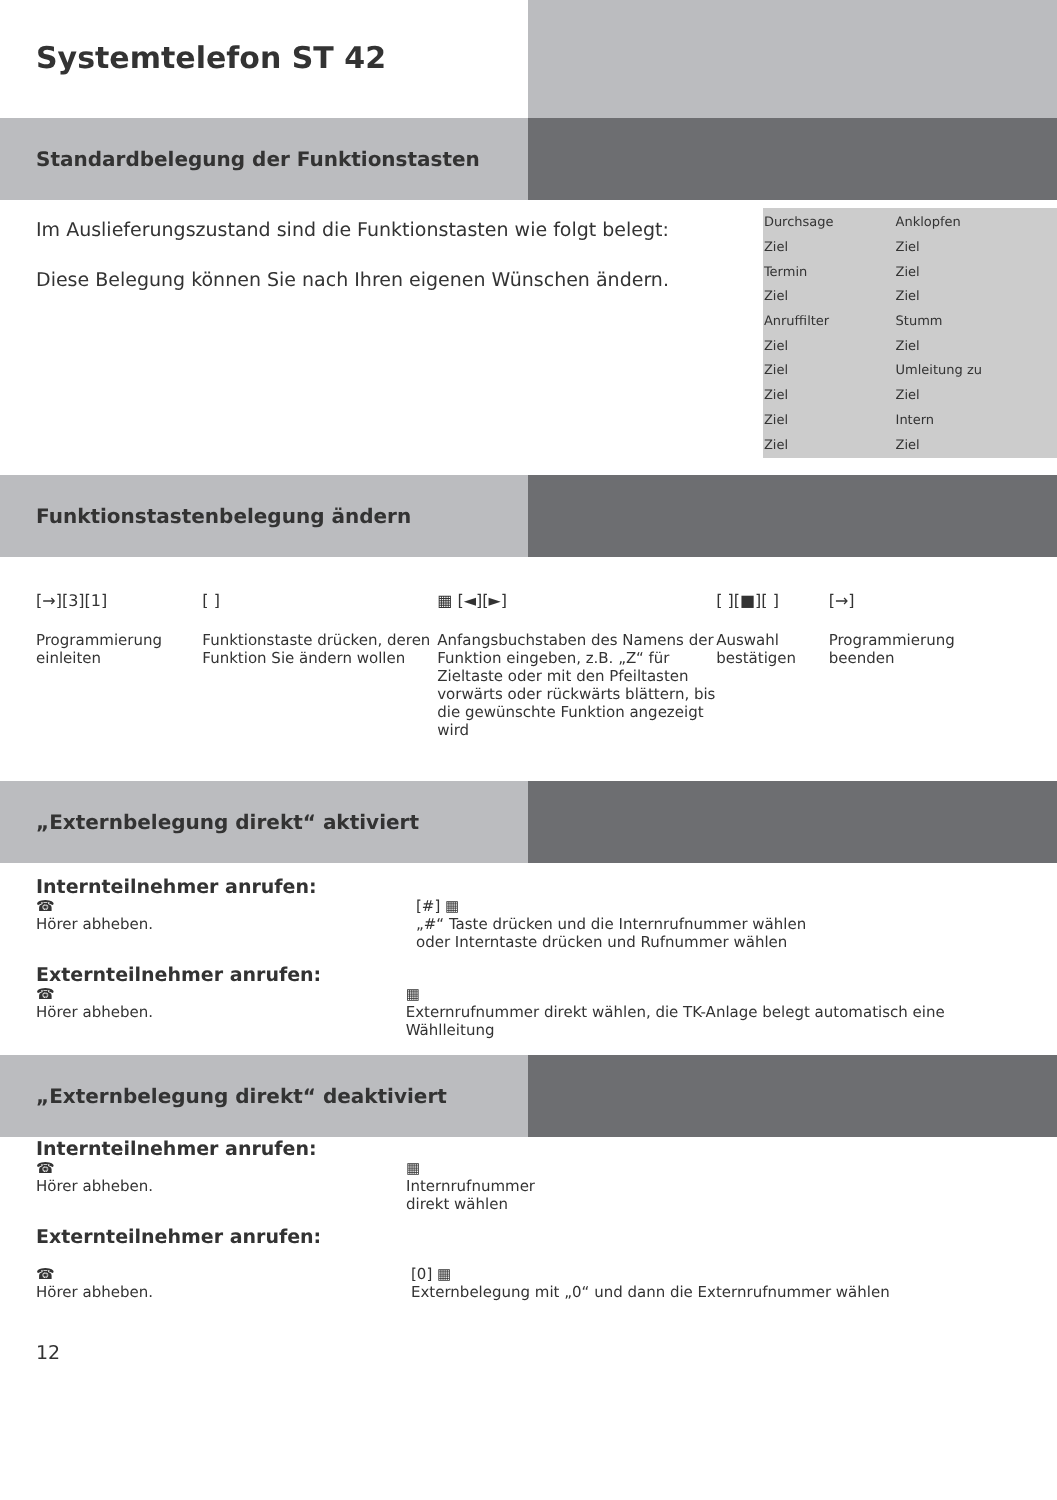Systemtelefon ST 42
Standardbelegung der Funktionstasten
Im Auslieferungszustand sind die Funktionstasten wie folgt belegt:
Diese Belegung können Sie nach Ihren eigenen Wünschen ändern.
| Durchsage | Anklopfen |
| Ziel | Ziel |
| Termin | Ziel |
| Ziel | Ziel |
| Anruffilter | Stumm |
| Ziel | Ziel |
| Ziel | Umleitung zu |
| Ziel | Ziel |
| Ziel | Intern |
| Ziel | Ziel |
Funktionstastenbelegung ändern
[→][3][1]
Programmierung einleiten
[ ]
Funktionstaste drücken, deren Funktion Sie ändern wollen
▦ [◄][►]
Anfangsbuchstaben des Namens der Funktion eingeben, z.B. „Z“ für Zieltaste oder mit den Pfeiltasten vorwärts oder rückwärts blättern, bis die gewünschte Funktion angezeigt wird
[ ][■][ ]
Auswahl bestätigen
[→]
Programmierung beenden
„Externbelegung direkt“ aktiviert
Internteilnehmer anrufen:
☎
Hörer abheben.
[#] ▦
„#“ Taste drücken und die Internrufnummer wählen
oder Interntaste drücken und Rufnummer wählen
Externteilnehmer anrufen:
☎
Hörer abheben.
▦
Externrufnummer direkt wählen, die TK-Anlage belegt automatisch eine Wählleitung
„Externbelegung direkt“ deaktiviert
Internteilnehmer anrufen:
☎
Hörer abheben.
▦
Internrufnummer
direkt wählen
Externteilnehmer anrufen:
☎
Hörer abheben.
[0] ▦
Externbelegung mit „0“ und dann die Externrufnummer wählen
12